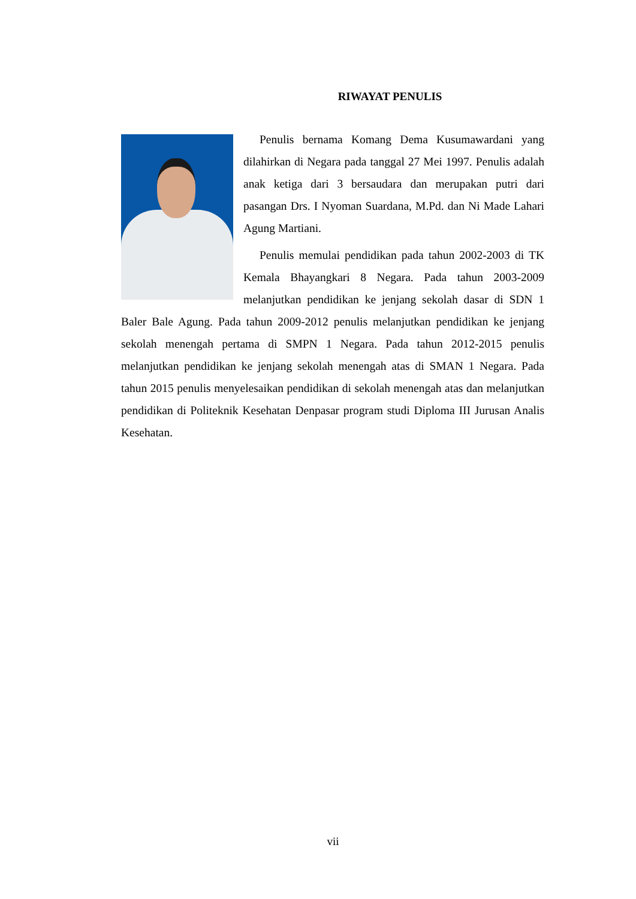RIWAYAT PENULIS
Penulis bernama Komang Dema Kusumawardani yang dilahirkan di Negara pada tanggal 27 Mei 1997. Penulis adalah anak ketiga dari 3 bersaudara dan merupakan putri dari pasangan Drs. I Nyoman Suardana, M.Pd. dan Ni Made Lahari Agung Martiani.
Penulis memulai pendidikan pada tahun 2002-2003 di TK Kemala Bhayangkari 8 Negara. Pada tahun 2003-2009 melanjutkan pendidikan ke jenjang sekolah dasar di SDN 1 Baler Bale Agung. Pada tahun 2009-2012 penulis melanjutkan pendidikan ke jenjang sekolah menengah pertama di SMPN 1 Negara. Pada tahun 2012-2015 penulis melanjutkan pendidikan ke jenjang sekolah menengah atas di SMAN 1 Negara. Pada tahun 2015 penulis menyelesaikan pendidikan di sekolah menengah atas dan melanjutkan pendidikan di Politeknik Kesehatan Denpasar program studi Diploma III Jurusan Analis Kesehatan.
vii